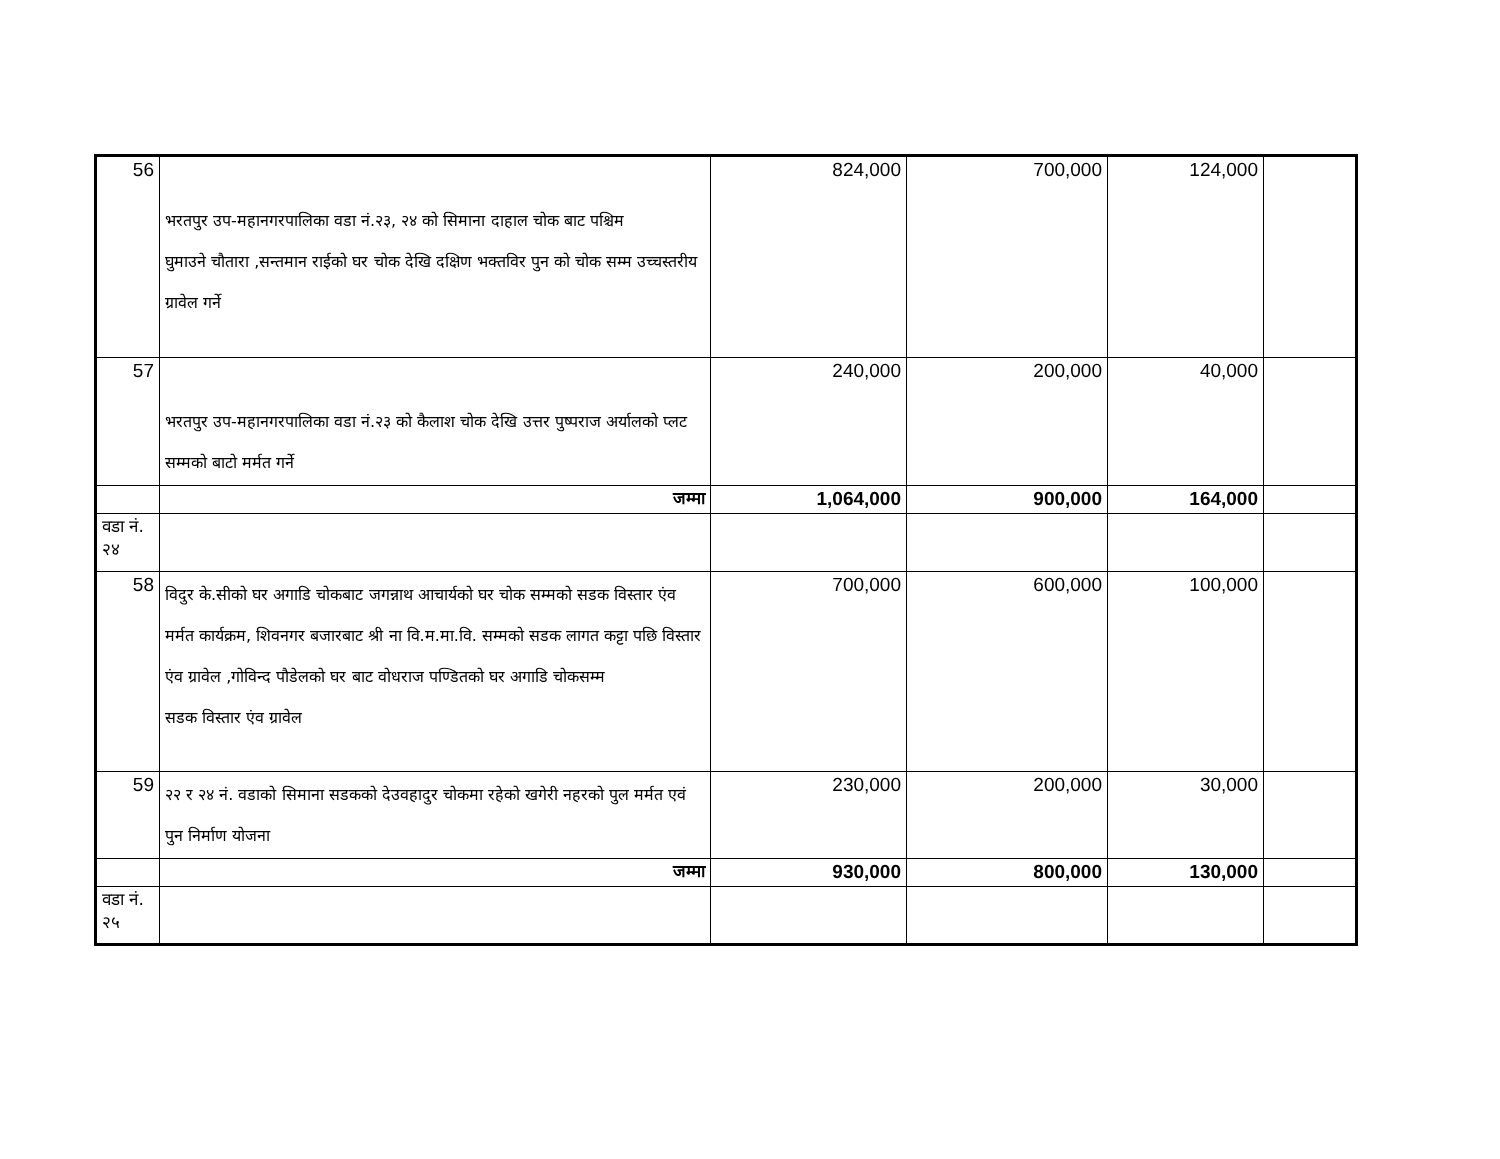| 56 | भरतपुर उप-महानगरपालिका वडा नं.२३, २४ को सिमाना दाहाल चोक बाट पश्चिम घुमाउने चौतारा ,सन्तमान राईको घर चोक देखि दक्षिण भक्तविर पुन को चोक सम्म उच्चस्तरीय ग्रावेल गर्ने | 824,000 | 700,000 | 124,000 | |
| 57 | भरतपुर उप-महानगरपालिका वडा नं.२३ को कैलाश चोक देखि उत्तर पुष्पराज अर्यालको प्लट सम्मको बाटो मर्मत गर्ने | 240,000 | 200,000 | 40,000 | |
| | जम्मा | 1,064,000 | 900,000 | 164,000 | |
| वडा नं. २४ | | | | | |
| 58 | विदुर के.सीको घर अगाडि चोकबाट जगन्नाथ आचार्यको घर चोक सम्मको सडक विस्तार एंव मर्मत कार्यक्रम, शिवनगर बजारबाट श्री ना वि.म.मा.वि. सम्मको सडक लागत कट्टा पछि विस्तार एंव ग्रावेल ,गोविन्द पौडेलको घर बाट वोधराज पण्डितको घर अगाडि चोकसम्म सडक विस्तार एंव ग्रावेल | 700,000 | 600,000 | 100,000 | |
| 59 | २२ र २४ नं. वडाको सिमाना सडकको देउवहादुर चोकमा रहेको खगेरी नहरको पुल मर्मत एवं पुन निर्माण योजना | 230,000 | 200,000 | 30,000 | |
| | जम्मा | 930,000 | 800,000 | 130,000 | |
| वडा नं. २५ | | | | | |